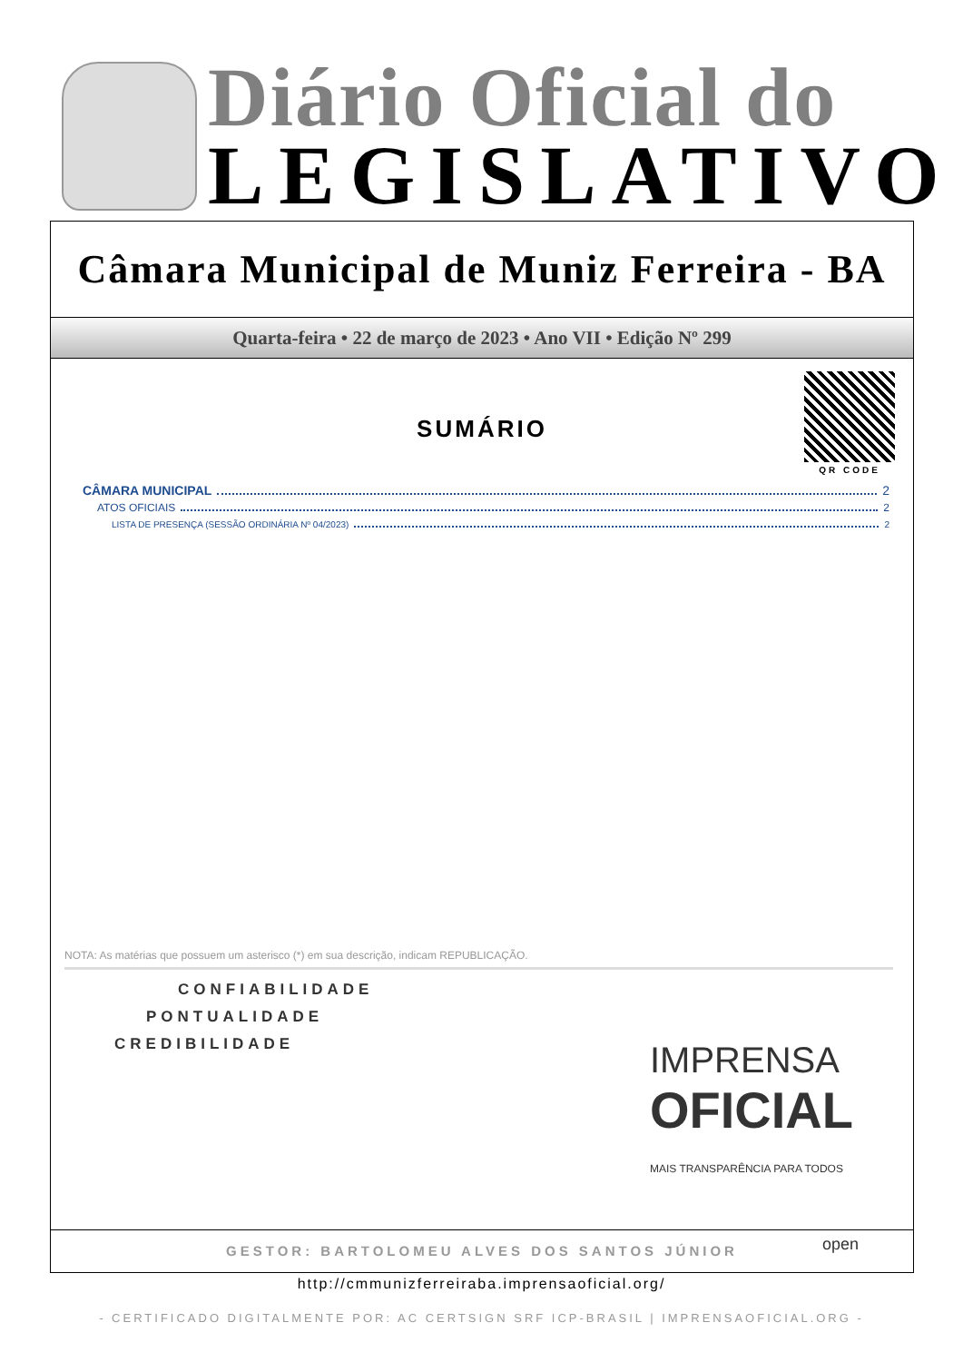Diário Oficial do
LEGISLATIVO
Câmara Municipal de Muniz Ferreira - BA
Quarta-feira • 22 de março de 2023 • Ano VII • Edição Nº 299
QR CODE
SUMÁRIO
CÂMARA MUNICIPAL 2
ATOS OFICIAIS 2
LISTA DE PRESENÇA (SESSÃO ORDINÁRIA Nº 04/2023) 2
NOTA: As matérias que possuem um asterisco (*) em sua descrição, indicam REPUBLICAÇÃO.
CONFIABILIDADE
PONTUALIDADE
CREDIBILIDADE
IMPRENSA
OFICIAL
MAIS TRANSPARÊNCIA PARA TODOS
open
GESTOR: BARTOLOMEU ALVES DOS SANTOS JÚNIOR
http://cmmunizferreiraba.imprensaoficial.org/
- CERTIFICADO DIGITALMENTE POR: AC CERTSIGN SRF ICP-BRASIL | IMPRENSAOFICIAL.ORG -